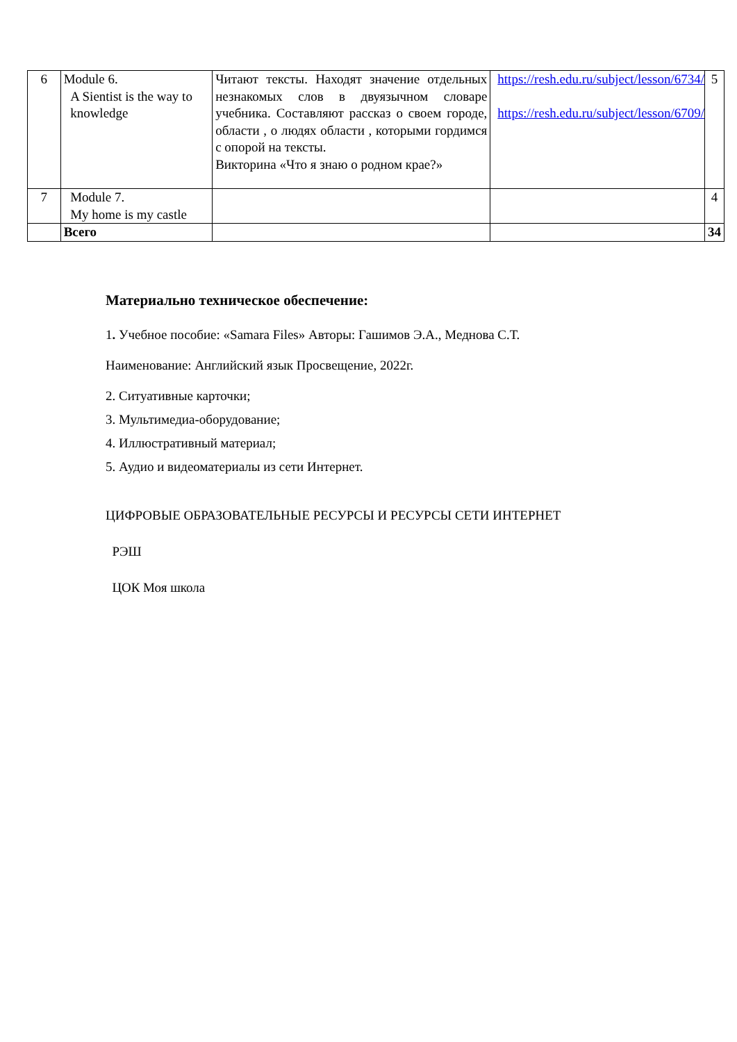| 6 | Module 6. A Sientist is the way to knowledge | Читают тексты. Находят значение отдельных незнакомых слов в двуязычном словаре учебника. Составляют рассказ о своем городе, области , о людях области , которыми гордимся с опорой на тексты. Викторина «Что я знаю о родном крае?» | https://resh.edu.ru/subject/lesson/6734/ https://resh.edu.ru/subject/lesson/6709/ | 5 |
| 7 | Module 7. My home is my castle | | | 4 |
| | Всего | | | 34 |
Материально техническое обеспечение:
1. Учебное пособие: «Samara Files» Авторы: Гашимов Э.А., Меднова С.Т.
Наименование: Английский язык Просвещение, 2022г.
2. Ситуативные карточки;
3. Мультимедиа-оборудование;
4. Иллюстративный материал;
5. Аудио и видеоматериалы из сети Интернет.
ЦИФРОВЫЕ ОБРАЗОВАТЕЛЬНЫЕ РЕСУРСЫ И РЕСУРСЫ СЕТИ ИНТЕРНЕТ
РЭШ
ЦОК Моя школа